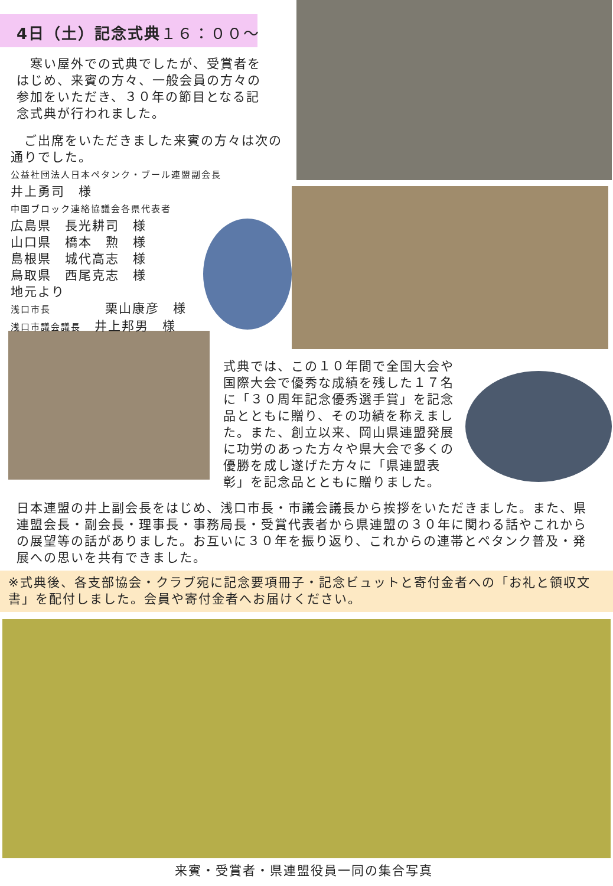4日（土）記念式典１６：００～
　寒い屋外での式典でしたが、受賞者をはじめ、来賓の方々、一般会員の方々の参加をいただき、３０年の節目となる記念式典が行われました。
　ご出席をいただきました来賓の方々は次の通りでした。
公益社団法人日本ペタンク・ブール連盟副会長
井上勇司　様
中国ブロック連絡協議会各県代表者
広島県　長光耕司　様
山口県　橋本　勲　様
島根県　城代高志　様
鳥取県　西尾克志　様
地元より
浅口市長　　　　栗山康彦　様
浅口市議会議長　井上邦男　様
式典では、この１０年間で全国大会や国際大会で優秀な成績を残した１７名に「３０周年記念優秀選手賞」を記念品とともに贈り、その功績を称えました。また、創立以来、岡山県連盟発展に功労のあった方々や県大会で多くの優勝を成し遂げた方々に「県連盟表彰」を記念品とともに贈りました。
日本連盟の井上副会長をはじめ、浅口市長・市議会議長から挨拶をいただきました。また、県連盟会長・副会長・理事長・事務局長・受賞代表者から県連盟の３０年に関わる話やこれからの展望等の話がありました。お互いに３０年を振り返り、これからの連帯とペタンク普及・発展への思いを共有できました。
※式典後、各支部協会・クラブ宛に記念要項冊子・記念ビュットと寄付金者への「お礼と領収文書」を配付しました。会員や寄付金者へお届けください。
来賓・受賞者・県連盟役員一同の集合写真